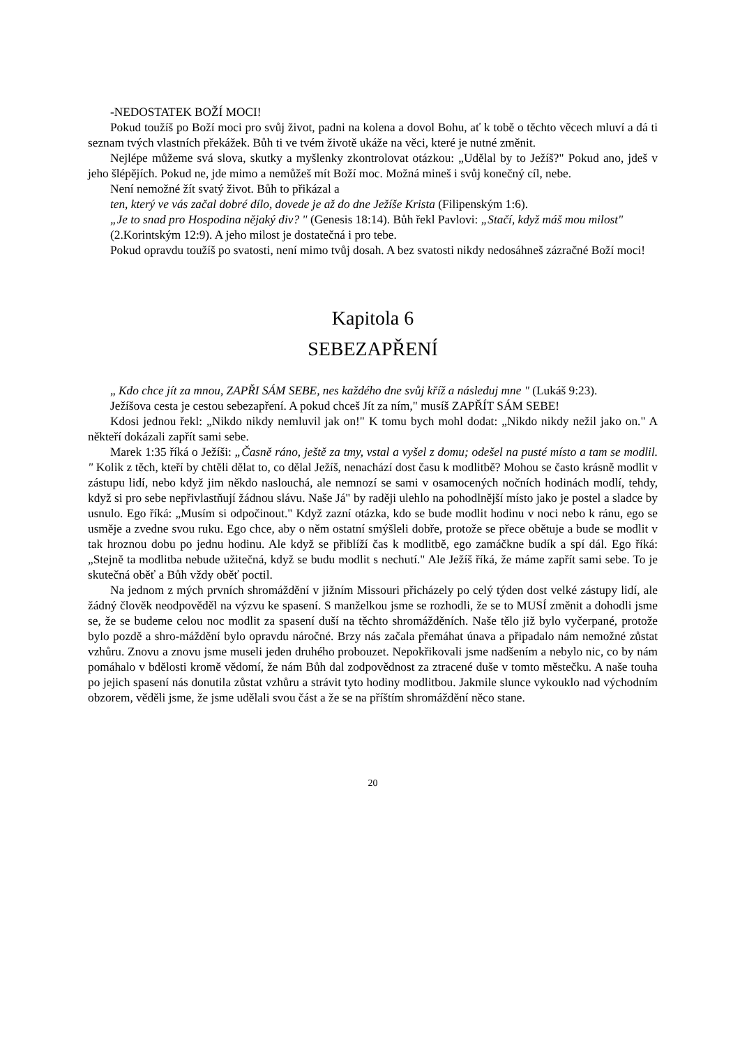-NEDOSTATEK BOŽÍ MOCI!
Pokud toužíš po Boží moci pro svůj život, padni na kolena a dovol Bohu, ať k tobě o těchto věcech mluví a dá ti seznam tvých vlastních překážek. Bůh ti ve tvém životě ukáže na věci, které je nutné změnit.
Nejlépe můžeme svá slova, skutky a myšlenky zkontrolovat otázkou: „Udělal by to Ježíš?" Pokud ano, jdeš v jeho šlépějích. Pokud ne, jde mimo a nemůžeš mít Boží moc. Možná mineš i svůj konečný cíl, nebe.
Není nemožné žít svatý život. Bůh to přikázal a
ten, který ve vás začal dobré dílo, dovede je až do dne Ježíše Krista (Filipenským 1:6).
„Je to snad pro Hospodina nějaký div? " (Genesis 18:14). Bůh řekl Pavlovi: „Stačí, když máš mou milost"
(2.Korintským 12:9). A jeho milost je dostatečná i pro tebe.
Pokud opravdu toužíš po svatosti, není mimo tvůj dosah. A bez svatosti nikdy nedosáhneš zázračné Boží moci!
Kapitola 6
SEBEZAPŘENÍ
„ Kdo chce jít za mnou, ZAPŘI SÁM SEBE, nes každého dne svůj kříž a následuj mne " (Lukáš 9:23).
Ježíšova cesta je cestou sebezapření. A pokud chceš Jít za ním," musíš ZAPŘÍT SÁM SEBE!
Kdosi jednou řekl: „Nikdo nikdy nemluvil jak on!" K tomu bych mohl dodat: „Nikdo nikdy nežil jako on." A někteří dokázali zapřít sami sebe.
Marek 1:35 říká o Ježíši: „Časně ráno, ještě za tmy, vstal a vyšel z domu; odešel na pusté místo a tam se modlil. " Kolik z těch, kteří by chtěli dělat to, co dělal Ježíš, nenachází dost času k modlitbě? Mohou se často krásně modlit v zástupu lidí, nebo když jim někdo naslouchá, ale nemnozí se sami v osamocených nočních hodinách modlí, tehdy, když si pro sebe nepřivlastňují žádnou slávu. Naše Já" by raději ulehlo na pohodlnější místo jako je postel a sladce by usnulo. Ego říká: „Musím si odpočinout." Když zazní otázka, kdo se bude modlit hodinu v noci nebo k ránu, ego se usměje a zvedne svou ruku. Ego chce, aby o něm ostatní smýšleli dobře, protože se přece obětuje a bude se modlit v tak hroznou dobu po jednu hodinu. Ale když se přiblíží čas k modlitbě, ego zamáčkne budík a spí dál. Ego říká: „Stejně ta modlitba nebude užitečná, když se budu modlit s nechutí." Ale Ježíš říká, že máme zapřít sami sebe. To je skutečná oběť a Bůh vždy oběť poctil.
Na jednom z mých prvních shromáždění v jižním Missouri přicházely po celý týden dost velké zástupy lidí, ale žádný člověk neodpověděl na výzvu ke spasení. S manželkou jsme se rozhodli, že se to MUSÍ změnit a dohodli jsme se, že se budeme celou noc modlit za spasení duší na těchto shromážděních. Naše tělo již bylo vyčerpané, protože bylo pozdě a shro-máždění bylo opravdu náročné. Brzy nás začala přemáhat únava a připadalo nám nemožné zůstat vzhůru. Znovu a znovu jsme museli jeden druhého probouzet. Nepokřikovali jsme nadšením a nebylo nic, co by nám pomáhalo v bdělosti kromě vědomí, že nám Bůh dal zodpovědnost za ztracené duše v tomto městečku. A naše touha po jejich spasení nás donutila zůstat vzhůru a strávit tyto hodiny modlitbou. Jakmile slunce vykouklo nad východním obzorem, věděli jsme, že jsme udělali svou část a že se na příštím shromáždění něco stane.
20